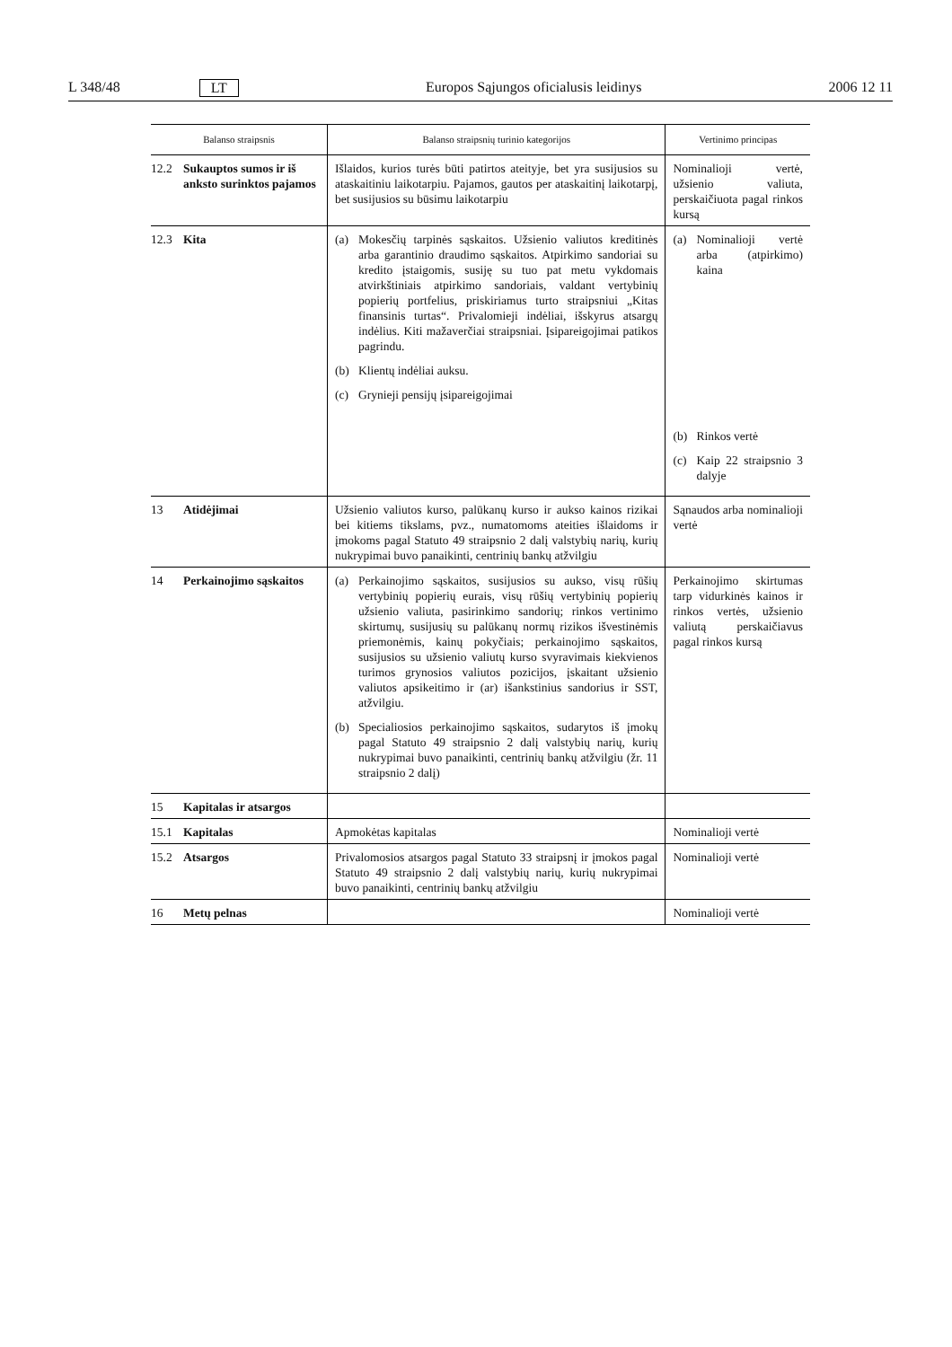L 348/48 LT Europos Sąjungos oficialusis leidinys 2006 12 11
| Balanso straipsnis | Balanso straipsnių turinio kategorijos | Vertinimo principas |
| --- | --- | --- |
| 12.2 Sukauptos sumos ir iš anksto surinktos pajamos | Išlaidos, kurios turės būti patirtos ateityje, bet yra susijusios su ataskaitiniu laikotarpiu. Pajamos, gautos per ataskaitinį laikotarpį, bet susijusios su būsimu laikotarpiu | Nominalioji vertė, užsienio valiuta, perskaičiuota pagal rinkos kursą |
| 12.3 Kita | (a) Mokesčių tarpinės sąskaitos. Užsienio valiutos kreditinės arba garantinio draudimo sąskaitos. Atpirkimo sandoriai su kredito įstaigomis, susiję su tuo pat metu vykdomais atvirkštiniais atpirkimo sandoriais, valdant vertybinių popierių portfelius, priskiriamus turto straipsniui „Kitas finansinis turtas“. Privalomieji indėliai, išskyrus atsargų indėlius. Kiti mažaverčiai straipsniai. Įsipareigojimai patikos pagrindu. (b) Klientų indėliai auksu. (c) Grynieji pensijų įsipareigojimai | (a) Nominalioji vertė arba (atpirkimo) kaina (b) Rinkos vertė (c) Kaip 22 straipsnio 3 dalyje |
| 13 Atidėjimai | Užsienio valiutos kurso, palūkanų kurso ir aukso kainos rizikai bei kitiems tikslams, pvz., numatomoms ateities išlaidoms ir įmokoms pagal Statuto 49 straipsnio 2 dalį valstybių narių, kurių nukrypimai buvo panaikinti, centrinių bankų atžvilgiu | Sąnaudos arba nominalioji vertė |
| 14 Perkainojimo sąskaitos | (a) Perkainojimo sąskaitos, susijusios su aukso, visų rūšių vertybinių popierių eurais, visų rūšių vertybinių popierių užsienio valiuta, pasirinkimo sandorių; rinkos vertinimo skirtumų, susijusių su palūkanų normų rizikos išvestinėmis priemonėmis, kainų pokyčiais; perkainojimo sąskaitos, susijusios su užsienio valiutų kurso svyravimais kiekvienos turimos grynosios valiutos pozicijos, įskaitant užsienio valiutos apsikeitimo ir (ar) išankstinius sandorius ir SST, atžvilgiu. (b) Specialiosios perkainojimo sąskaitos, sudarytos iš įmokų pagal Statuto 49 straipsnio 2 dalį valstybių narių, kurių nukrypimai buvo panaikinti, centrinių bankų atžvilgiu (žr. 11 straipsnio 2 dalį) | Perkainojimo skirtumas tarp vidurkinės kainos ir rinkos vertės, užsienio valiutą perskaičiavus pagal rinkos kursą |
| 15 Kapitalas ir atsargos | | |
| 15.1 Kapitalas | Apmokėtas kapitalas | Nominalioji vertė |
| 15.2 Atsargos | Privalomosios atsargos pagal Statuto 33 straipsnį ir įmokos pagal Statuto 49 straipsnio 2 dalį valstybių narių, kurių nukrypimai buvo panaikinti, centrinių bankų atžvilgiu | Nominalioji vertė |
| 16 Metų pelnas | | Nominalioji vertė |